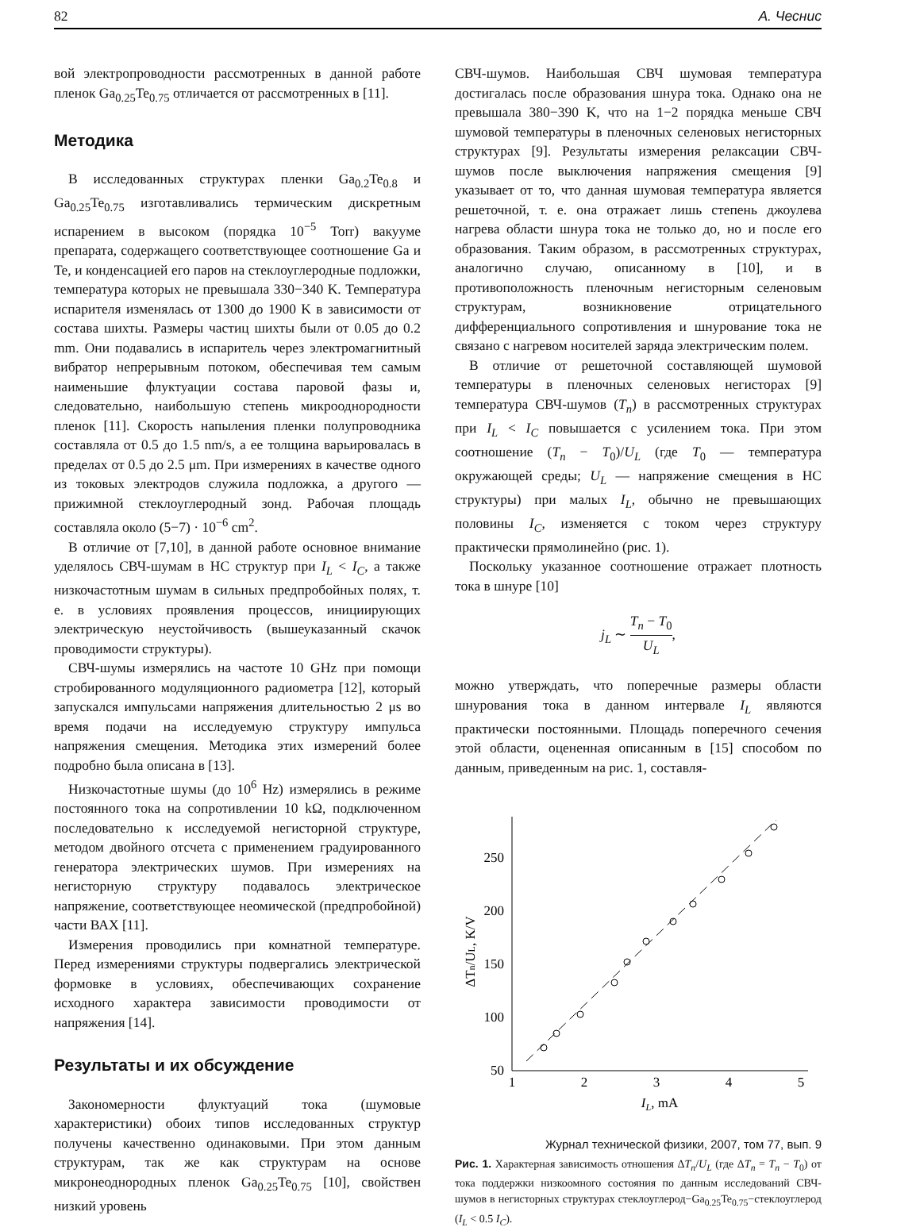82 А. Чеснис
вой электропроводности рассмотренных в данной работе пленок Ga<sub>0.25</sub>Te<sub>0.75</sub> отличается от рассмотренных в [11].
Методика
В исследованных структурах пленки Ga<sub>0.2</sub>Te<sub>0.8</sub> и Ga<sub>0.25</sub>Te<sub>0.75</sub> изготавливались термическим дискретным испарением в высоком (порядка 10<sup>−5</sup> Torr) вакууме препарата, содержащего соответствующее соотношение Ga и Te, и конденсацией его паров на стеклоуглеродные подложки, температура которых не превышала 330−340 K. Температура испарителя изменялась от 1300 до 1900 K в зависимости от состава шихты. Размеры частиц шихты были от 0.05 до 0.2 mm. Они подавались в испаритель через электромагнитный вибратор непрерывным потоком, обеспечивая тем самым наименьшие флуктуации состава паровой фазы и, следовательно, наибольшую степень микрооднородности пленок [11]. Скорость напыления пленки полупроводника составляла от 0.5 до 1.5 nm/s, а ее толщина варьировалась в пределах от 0.5 до 2.5 μm. При измерениях в качестве одного из токовых электродов служила подложка, а другого — прижимной стеклоуглеродный зонд. Рабочая площадь составляла около (5−7) · 10<sup>−6</sup> cm<sup>2</sup>.
В отличие от [7,10], в данной работе основное внимание уделялось СВЧ-шумам в НС структур при I<sub>L</sub> < I<sub>C</sub>, а также низкочастотным шумам в сильных предпробойных полях, т. е. в условиях проявления процессов, инициирующих электрическую неустойчивость (вышеуказанный скачок проводимости структуры).
СВЧ-шумы измерялись на частоте 10 GHz при помощи стробированного модуляционного радиометра [12], который запускался импульсами напряжения длительностью 2 μs во время подачи на исследуемую структуру импульса напряжения смещения. Методика этих измерений более подробно была описана в [13].
Низкочастотные шумы (до 10<sup>6</sup> Hz) измерялись в режиме постоянного тока на сопротивлении 10 kΩ, подключенном последовательно к исследуемой негисторной структуре, методом двойного отсчета с применением градуированного генератора электрических шумов. При измерениях на негисторную структуру подавалось электрическое напряжение, соответствующее неомической (предпробойной) части ВАХ [11].
Измерения проводились при комнатной температуре. Перед измерениями структуры подвергались электрической формовке в условиях, обеспечивающих сохранение исходного характера зависимости проводимости от напряжения [14].
Результаты и их обсуждение
Закономерности флуктуаций тока (шумовые характеристики) обоих типов исследованных структур получены качественно одинаковыми. При этом данным структурам, так же как структурам на основе микронеоднородных пленок Ga<sub>0.25</sub>Te<sub>0.75</sub> [10], свойствен низкий уровень
СВЧ-шумов. Наибольшая СВЧ шумовая температура достигалась после образования шнура тока. Однако она не превышала 380−390 K, что на 1−2 порядка меньше СВЧ шумовой температуры в пленочных селеновых негисторных структурах [9]. Результаты измерения релаксации СВЧ-шумов после выключения напряжения смещения [9] указывает от то, что данная шумовая температура является решеточной, т. е. она отражает лишь степень джоулева нагрева области шнура тока не только до, но и после его образования. Таким образом, в рассмотренных структурах, аналогично случаю, описанному в [10], и в противоположность пленочным негисторным селеновым структурам, возникновение отрицательного дифференциального сопротивления и шнурование тока не связано с нагревом носителей заряда электрическим полем.
В отличие от решеточной составляющей шумовой температуры в пленочных селеновых негисторах [9] температура СВЧ-шумов (T<sub>n</sub>) в рассмотренных структурах при I<sub>L</sub> < I<sub>C</sub> повышается с усилением тока. При этом соотношение (T<sub>n</sub> − T<sub>0</sub>)/U<sub>L</sub> (где T<sub>0</sub> — температура окружающей среды; U<sub>L</sub> — напряжение смещения в НС структуры) при малых I<sub>L</sub>, обычно не превышающих половины I<sub>C</sub>, изменяется с током через структуру практически прямолинейно (рис. 1).
Поскольку указанное соотношение отражает плотность тока в шнуре [10]
j<sub>L</sub> ∼ T<sub>n</sub> − T<sub>0</sub> U<sub>L</sub>,
можно утверждать, что поперечные размеры области шнурования тока в данном интервале I<sub>L</sub> являются практически постоянными. Площадь поперечного сечения этой области, оцененная описанным в [15] способом по данным, приведенным на рис. 1, составля-
50
100
150
200
250
1
2
3
4
5
IL, mA
ΔTn/UL, K/V
Рис. 1. Характерная зависимость отношения ΔT<sub>n</sub>/U<sub>L</sub> (где ΔT<sub>n</sub> = T<sub>n</sub> − T<sub>0</sub>) от тока поддержки низкоомного состояния по данным исследований СВЧ-шумов в негисторных структурах стеклоуглерод−Ga<sub>0.25</sub>Te<sub>0.75</sub>−стеклоуглерод (I<sub>L</sub> < 0.5 I<sub>C</sub>).
Журнал технической физики, 2007, том 77, вып. 9